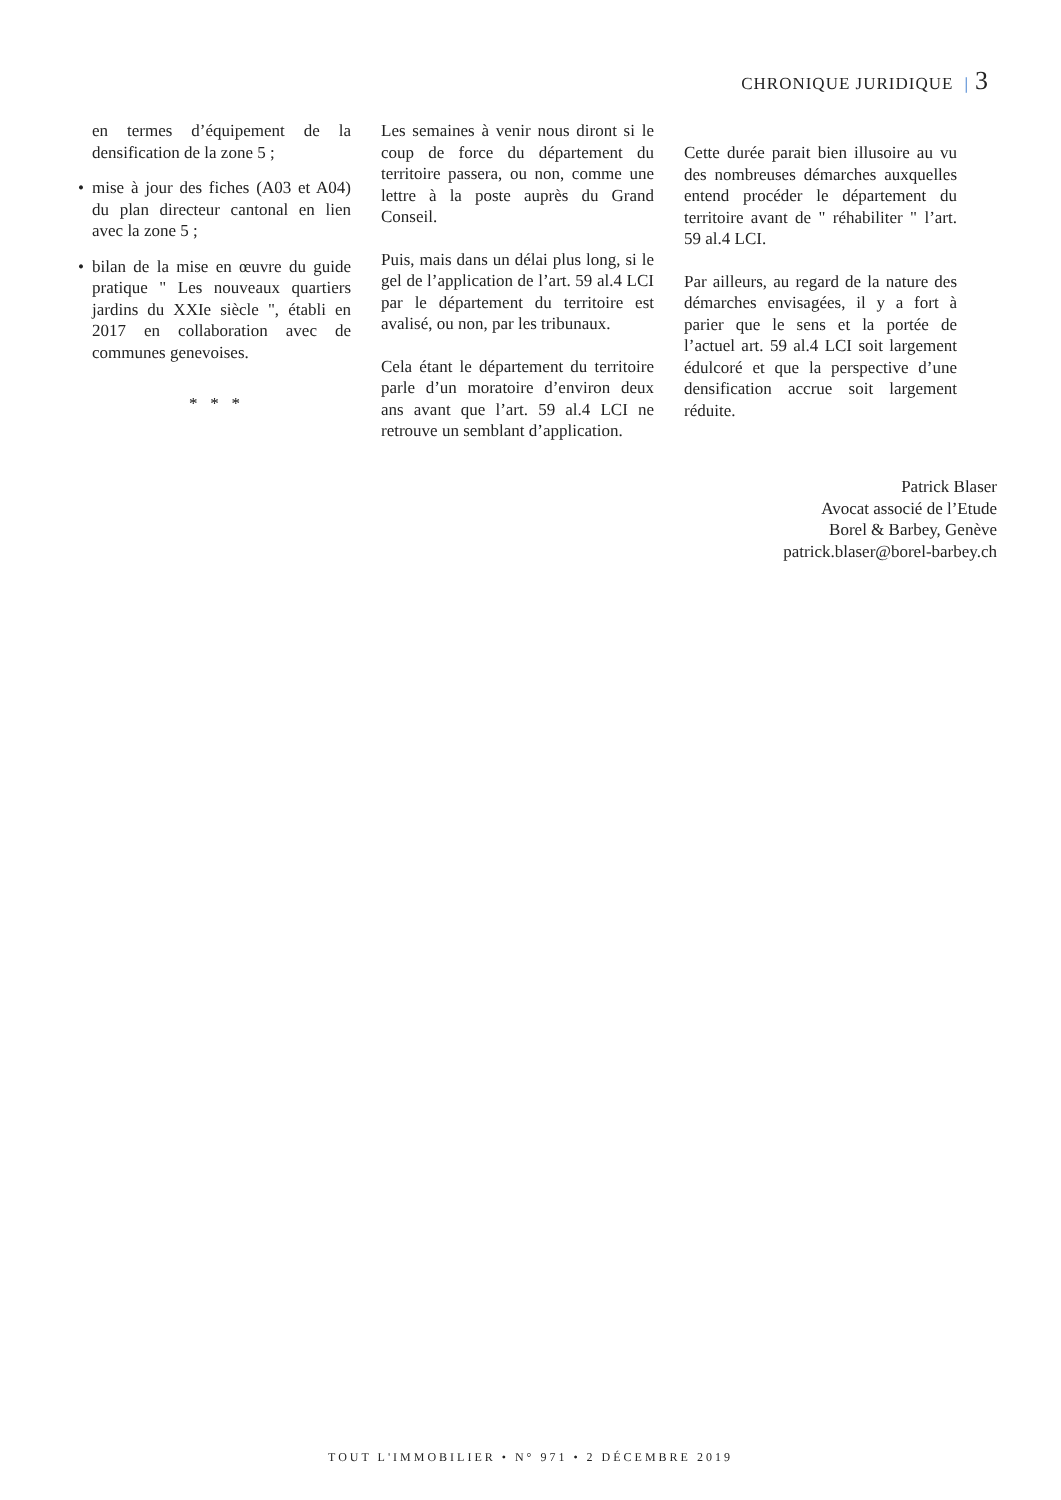CHRONIQUE JURIDIQUE | 3
en termes d’équipement de la densification de la zone 5 ;
• mise à jour des fiches (A03 et A04) du plan directeur cantonal en lien avec la zone 5 ;
• bilan de la mise en œuvre du guide pratique " Les nouveaux quartiers jardins du XXIe siècle ", établi en 2017 en collaboration avec de communes genevoises.
* * *
Les semaines à venir nous diront si le coup de force du département du territoire passera, ou non, comme une lettre à la poste auprès du Grand Conseil.
Puis, mais dans un délai plus long, si le gel de l’application de l’art. 59 al.4 LCI par le département du territoire est avalisé, ou non, par les tribunaux.
Cela étant le département du territoire parle d’un moratoire d’environ deux ans avant que l’art. 59 al.4 LCI ne retrouve un semblant d’application.
Cette durée parait bien illusoire au vu des nombreuses démarches auxquelles entend procéder le département du territoire avant de " réhabiliter " l’art. 59 al.4 LCI.
Par ailleurs, au regard de la nature des démarches envisagées, il y a fort à parier que le sens et la portée de l’actuel art. 59 al.4 LCI soit largement édulcoré et que la perspective d’une densification accrue soit largement réduite.
Patrick Blaser
Avocat associé de l’Etude
Borel & Barbey, Genève
patrick.blaser@borel-barbey.ch
TOUT L'IMMOBILIER • N° 971 • 2 DÉCEMBRE 2019